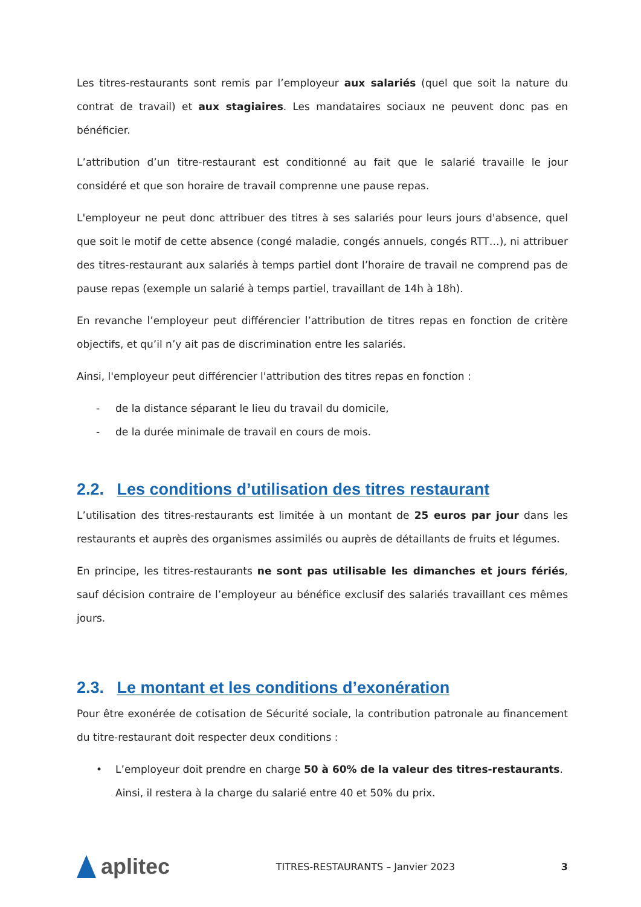Les titres-restaurants sont remis par l’employeur aux salariés (quel que soit la nature du contrat de travail) et aux stagiaires. Les mandataires sociaux ne peuvent donc pas en bénéficier.
L’attribution d’un titre-restaurant est conditionné au fait que le salarié travaille le jour considéré et que son horaire de travail comprenne une pause repas.
L'employeur ne peut donc attribuer des titres à ses salariés pour leurs jours d'absence, quel que soit le motif de cette absence (congé maladie, congés annuels, congés RTT…), ni attribuer des titres-restaurant aux salariés à temps partiel dont l’horaire de travail ne comprend pas de pause repas (exemple un salarié à temps partiel, travaillant de 14h à 18h).
En revanche l’employeur peut différencier l’attribution de titres repas en fonction de critère objectifs, et qu’il n’y ait pas de discrimination entre les salariés.
Ainsi, l'employeur peut différencier l'attribution des titres repas en fonction :
- de la distance séparant le lieu du travail du domicile,
- de la durée minimale de travail en cours de mois.
2.2. Les conditions d’utilisation des titres restaurant
L’utilisation des titres-restaurants est limitée à un montant de 25 euros par jour dans les restaurants et auprès des organismes assimilés ou auprès de détaillants de fruits et légumes.
En principe, les titres-restaurants ne sont pas utilisable les dimanches et jours fériés, sauf décision contraire de l’employeur au bénéfice exclusif des salariés travaillant ces mêmes jours.
2.3. Le montant et les conditions d’exonération
Pour être exonérée de cotisation de Sécurité sociale, la contribution patronale au financement du titre-restaurant doit respecter deux conditions :
• L’employeur doit prendre en charge 50 à 60% de la valeur des titres-restaurants. Ainsi, il restera à la charge du salarié entre 40 et 50% du prix.
aplitec
TITRES-RESTAURANTS – Janvier 2023
3